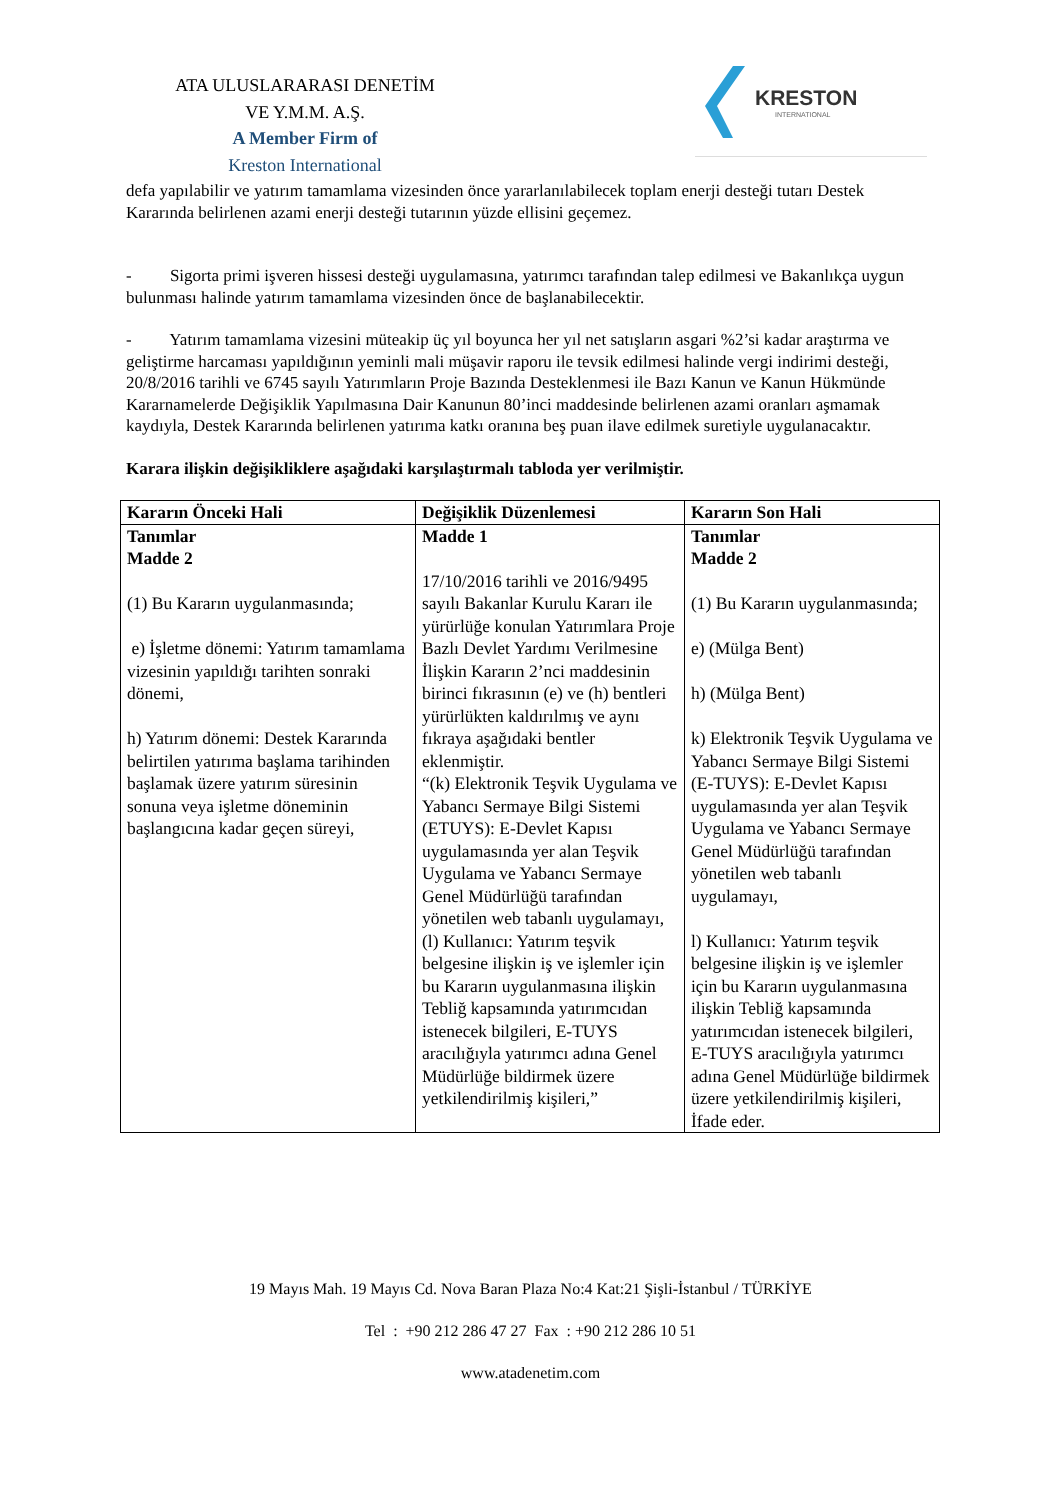ATA ULUSLARARASI DENETİM
VE Y.M.M. A.Ş.
A Member Firm of
Kreston International
KRESTON
INTERNATIONAL
defa yapılabilir ve yatırım tamamlama vizesinden önce yararlanılabilecek toplam enerji desteği tutarı Destek Kararında belirlenen azami enerji desteği tutarının yüzde ellisini geçemez.
- Sigorta primi işveren hissesi desteği uygulamasına, yatırımcı tarafından talep edilmesi ve Bakanlıkça uygun bulunması halinde yatırım tamamlama vizesinden önce de başlanabilecektir.
- Yatırım tamamlama vizesini müteakip üç yıl boyunca her yıl net satışların asgari %2’si kadar araştırma ve geliştirme harcaması yapıldığının yeminli mali müşavir raporu ile tevsik edilmesi halinde vergi indirimi desteği, 20/8/2016 tarihli ve 6745 sayılı Yatırımların Proje Bazında Desteklenmesi ile Bazı Kanun ve Kanun Hükmünde Kararnamelerde Değişiklik Yapılmasına Dair Kanunun 80’inci maddesinde belirlenen azami oranları aşmamak kaydıyla, Destek Kararında belirlenen yatırıma katkı oranına beş puan ilave edilmek suretiyle uygulanacaktır.
Karara ilişkin değişikliklere aşağıdaki karşılaştırmalı tabloda yer verilmiştir.
| Kararın Önceki Hali | Değişiklik Düzenlemesi | Kararın Son Hali |
| --- | --- | --- |
| Tanımlar Madde 2 (1) Bu Kararın uygulanmasında; e) İşletme dönemi: Yatırım tamamlama vizesinin yapıldığı tarihten sonraki dönemi, h) Yatırım dönemi: Destek Kararında belirtilen yatırıma başlama tarihinden başlamak üzere yatırım süresinin sonuna veya işletme döneminin başlangıcına kadar geçen süreyi, | Madde 1 17/10/2016 tarihli ve 2016/9495 sayılı Bakanlar Kurulu Kararı ile yürürlüğe konulan Yatırımlara Proje Bazlı Devlet Yardımı Verilmesine İlişkin Kararın 2’nci maddesinin birinci fıkrasının (e) ve (h) bentleri yürürlükten kaldırılmış ve aynı fıkraya aşağıdaki bentler eklenmiştir. “(k) Elektronik Teşvik Uygulama ve Yabancı Sermaye Bilgi Sistemi (ETUYS): E-Devlet Kapısı uygulamasında yer alan Teşvik Uygulama ve Yabancı Sermaye Genel Müdürlüğü tarafından yönetilen web tabanlı uygulamayı, (l) Kullanıcı: Yatırım teşvik belgesine ilişkin iş ve işlemler için bu Kararın uygulanmasına ilişkin Tebliğ kapsamında yatırımcıdan istenecek bilgileri, E-TUYS aracılığıyla yatırımcı adına Genel Müdürlüğe bildirmek üzere yetkilendirilmiş kişileri,” | Tanımlar Madde 2 (1) Bu Kararın uygulanmasında; e) (Mülga Bent) h) (Mülga Bent) k) Elektronik Teşvik Uygulama ve Yabancı Sermaye Bilgi Sistemi (E-TUYS): E-Devlet Kapısı uygulamasında yer alan Teşvik Uygulama ve Yabancı Sermaye Genel Müdürlüğü tarafından yönetilen web tabanlı uygulamayı, l) Kullanıcı: Yatırım teşvik belgesine ilişkin iş ve işlemler için bu Kararın uygulanmasına ilişkin Tebliğ kapsamında yatırımcıdan istenecek bilgileri, E-TUYS aracılığıyla yatırımcı adına Genel Müdürlüğe bildirmek üzere yetkilendirilmiş kişileri, İfade eder. |
19 Mayıs Mah. 19 Mayıs Cd. Nova Baran Plaza No:4 Kat:21 Şişli-İstanbul / TÜRKİYE
Tel : +90 212 286 47 27 Fax : +90 212 286 10 51
www.atadenetim.com